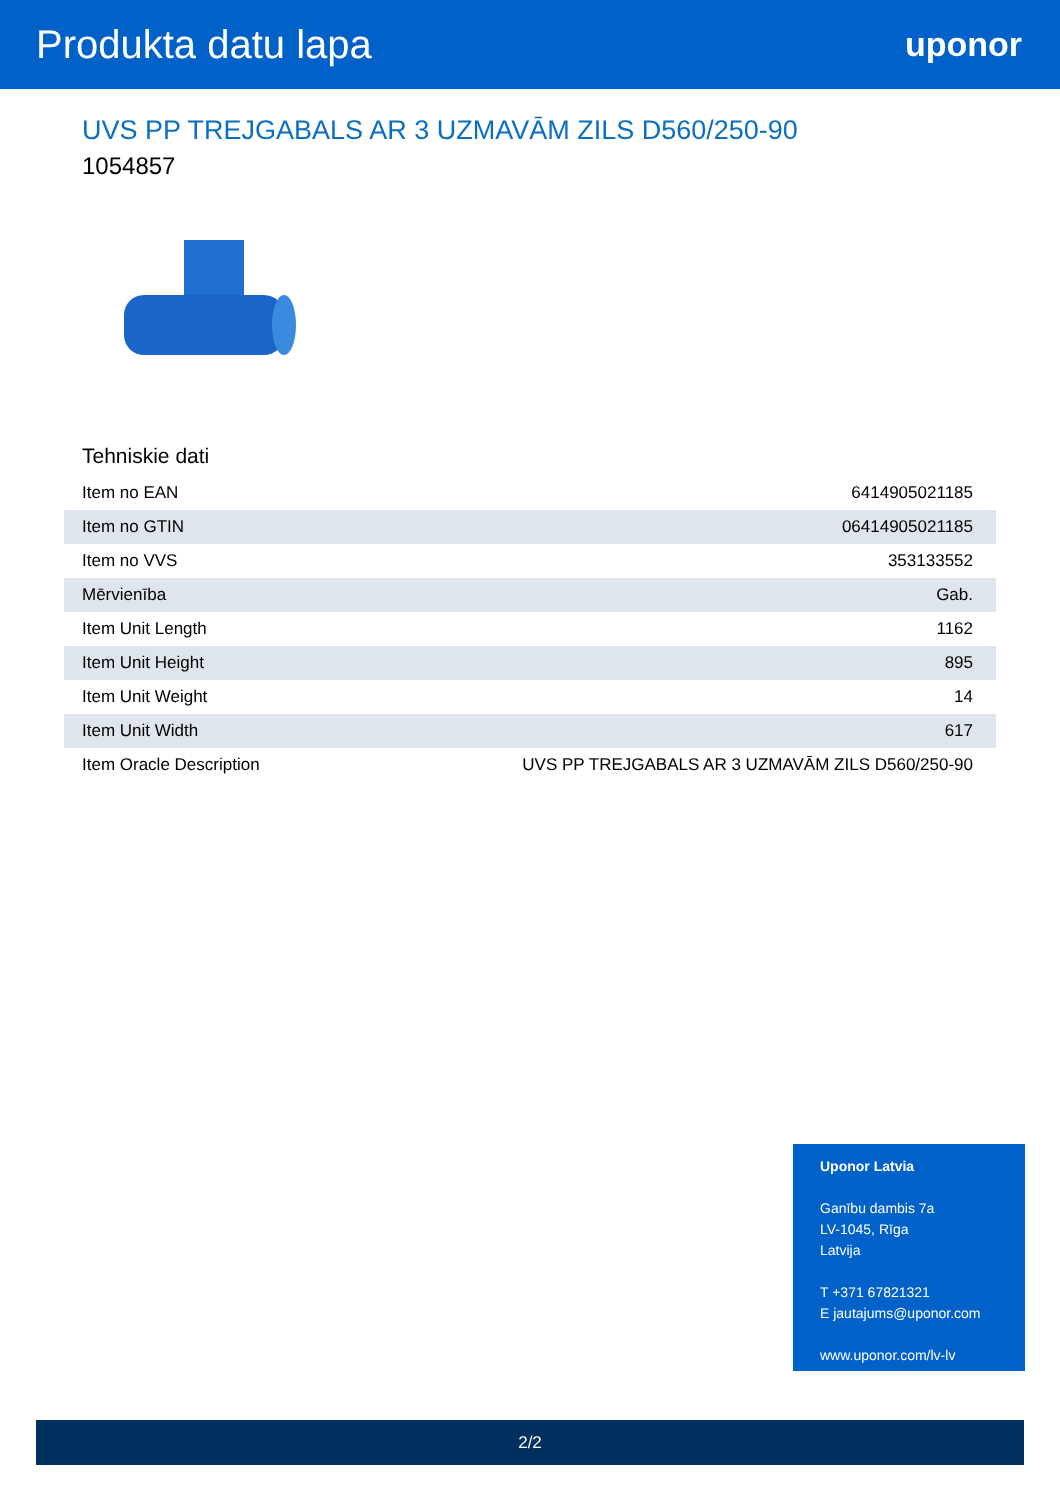Produkta datu lapa
uponor
UVS PP TREJGABALS AR 3 UZMAVĀM ZILS D560/250-90
1054857
Tehniskie dati
| Item no EAN | 6414905021185 |
| Item no GTIN | 06414905021185 |
| Item no VVS | 353133552 |
| Mērvienība | Gab. |
| Item Unit Length | 1162 |
| Item Unit Height | 895 |
| Item Unit Weight | 14 |
| Item Unit Width | 617 |
| Item Oracle Description | UVS PP TREJGABALS AR 3 UZMAVĀM ZILS D560/250-90 |
Uponor Latvia
Ganību dambis 7a
LV-1045, Rīga
Latvija
T +371 67821321
E jautajums@uponor.com
www.uponor.com/lv-lv
2/2